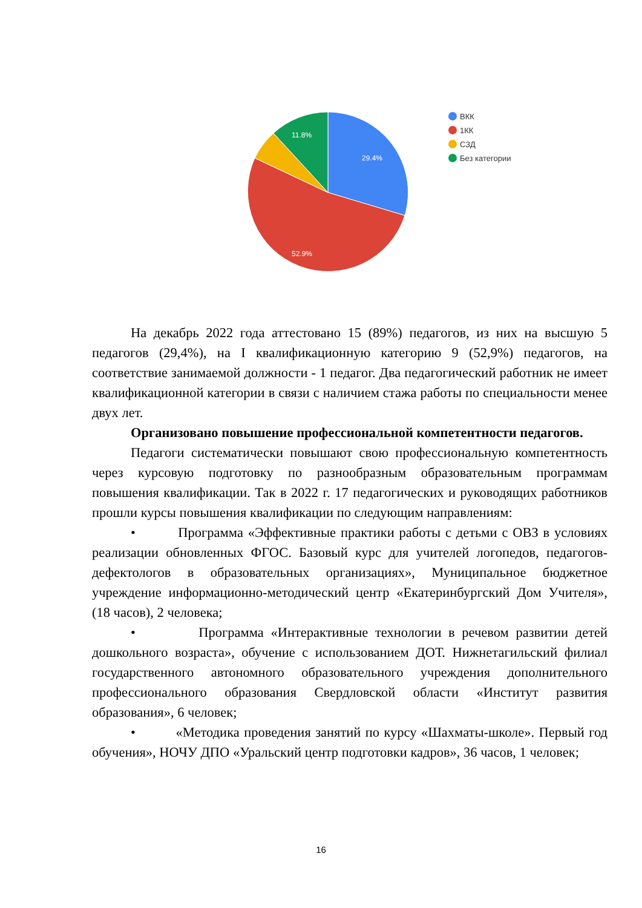29.4%
52.9%
11.8%
ВКК
1КК
СЗД
Без категории
На декабрь 2022 года аттестовано 15 (89%) педагогов, из них на высшую 5 педагогов (29,4%), на I квалификационную категорию 9 (52,9%) педагогов, на соответствие занимаемой должности - 1 педагог. Два педагогический работник не имеет квалификационной категории в связи с наличием стажа работы по специальности менее двух лет.
Организовано повышение профессиональной компетентности педагогов.
Педагоги систематически повышают свою профессиональную компетентность через курсовую подготовку по разнообразным образовательным программам повышения квалификации. Так в 2022 г. 17 педагогических и руководящих работников прошли курсы повышения квалификации по следующим направлениям:
• Программа «Эффективные практики работы с детьми с ОВЗ в условиях реализации обновленных ФГОС. Базовый курс для учителей логопедов, педагогов-дефектологов в образовательных организациях», Муниципальное бюджетное учреждение информационно-методический центр «Екатеринбургский Дом Учителя», (18 часов), 2 человека;
• Программа «Интерактивные технологии в речевом развитии детей дошкольного возраста», обучение с использованием ДОТ. Нижнетагильский филиал государственного автономного образовательного учреждения дополнительного профессионального образования Свердловской области «Институт развития образования», 6 человек;
• «Методика проведения занятий по курсу «Шахматы-школе». Первый год обучения», НОЧУ ДПО «Уральский центр подготовки кадров», 36 часов, 1 человек;
16